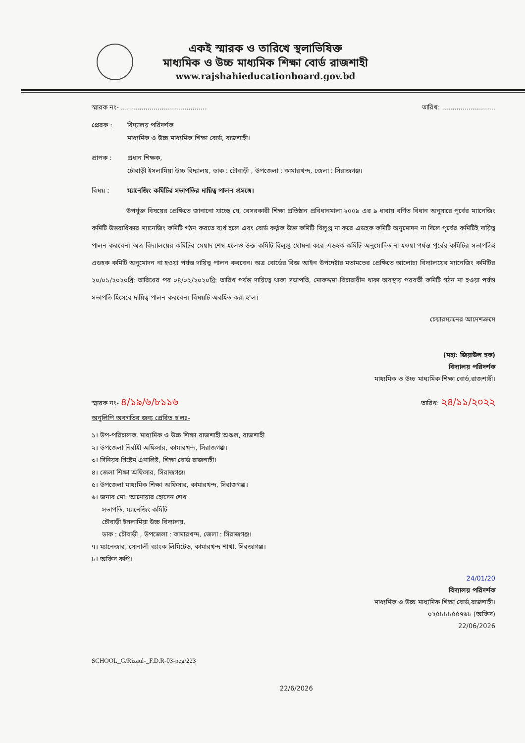একই স্মারক ও তারিখে স্থলাভিষিক্ত
মাধ্যমিক ও উচ্চ মাধ্যমিক শিক্ষা বোর্ড রাজশাহী
www.rajshahieducationboard.gov.bd
স্মারক নং- .......................................... তারিখ: ..........................
প্রেরক : বিদ্যালয় পরিদর্শক
মাধ্যমিক ও উচ্চ মাধ্যমিক শিক্ষা বোর্ড, রাজশাহী।
প্রাপক : প্রধান শিক্ষক,
চৌবাড়ী ইসলামিয়া উচ্চ বিদ্যালয়, ডাক : চৌবাড়ী , উপজেলা : কামারখন্দ, জেলা : সিরাজগঞ্জ।
বিষয় : ম্যানেজিং কমিটির সভাপতির দায়িত্ব পালন প্রসঙ্গে।
উপর্যুক্ত বিষয়ের প্রেক্ষিতে জানানো যাচ্ছে যে, বেসরকারী শিক্ষা প্রতিষ্ঠান প্রবিধানমালা ২০০৯ এর ৯ ধারায় বর্ণিত বিধান অনুসারে পূর্বের ম্যানেজিং কমিটি উত্তরাধিকার ম্যানেজিং কমিটি গঠন করতে ব্যর্থ হলে এবং বোর্ড কর্তৃক উক্ত কমিটি বিলুপ্ত না করে এডহক কমিটি অনুমোদন না দিলে পূর্বের কমিটিই দায়িত্ব পালন করবেন। অত্র বিদ্যালয়ের কমিটির মেয়াদ শেষ হলেও উক্ত কমিটি বিলুপ্ত ঘোষনা করে এডহক কমিটি অনুমোদিত না হওয়া পর্যন্ত পূর্বের কমিটির সভাপতিই এডহক কমিটি অনুমোদন না হওয়া পর্যন্ত দায়িত্ব পালন করবেন। অত্র বোর্ডের বিজ্ঞ আইন উপদেষ্টার মতামতের প্রেক্ষিতে আলোচ্য বিদ্যালয়ের ম্যানেজিং কমিটির ২০/০১/২০২০খ্রি: তারিখের পর ০৪/০২/২০২০খ্রি: তারিখ পর্যন্ত দায়িত্বে থাকা সভাপতি, মোকদ্দমা বিচারাধীন থাকা অবস্থায় পরবর্তী কমিটি গঠন না হওয়া পর্যন্ত সভাপতি হিসেবে দায়িত্ব পালন করবেন। বিষয়টি অবহিত করা হ'ল।
চেয়ারম্যানের আদেশক্রমে
(মহা: জিয়াউল হক)
বিদ্যালয় পরিদর্শক
মাধ্যমিক ও উচ্চ মাধ্যমিক শিক্ষা বোর্ড,রাজশাহী।
স্মারক নং- ৪/১৯/৬/৮১১৬ তারিখ: ২৪/১১/২০২২
অনুলিপি অবগতির জন্য প্রেরিত হ'লঃ-
১। উপ-পরিচালক, মাধ্যমিক ও উচ্চ শিক্ষা রাজশাহী অঞ্চল, রাজশাহী
২। উপজেলা নির্বাহী অফিসার, কামারখন্দ, সিরাজগঞ্জ।
৩। সিনিয়র সিষ্টেম এনালিষ্ট, শিক্ষা বোর্ড রাজশাহী।
৪। জেলা শিক্ষা অফিসার, সিরাজগঞ্জ।
৫। উপজেলা মাধ্যমিক শিক্ষা অফিসার, কামারখন্দ, সিরাজগঞ্জ।
৬। জনাব মো: আনোয়ার হোসেন শেখ
সভাপতি, ম্যানেজিং কমিটি
চৌবাড়ী ইসলামিয়া উচ্চ বিদ্যালয়,
ডাক : চৌবাড়ী , উপজেলা : কামারখন্দ, জেলা : সিরাজগঞ্জ।
৭। ম্যানেজার, সোনালী ব্যাংক লিমিটেড, কামারখন্দ শাখা, সিরজাগঞ্জ।
৮। অফিস কপি।
24/01/20
বিদ্যালয় পরিদর্শক
মাধ্যমিক ও উচ্চ মাধ্যমিক শিক্ষা বোর্ড,রাজশাহী।
০২৫৮৮৮৫৫৭৬৮ (অফিস)
22/06/2026
SCHOOL_G/Rizaul-_F.D.R-03-peg/223
22/6/2026